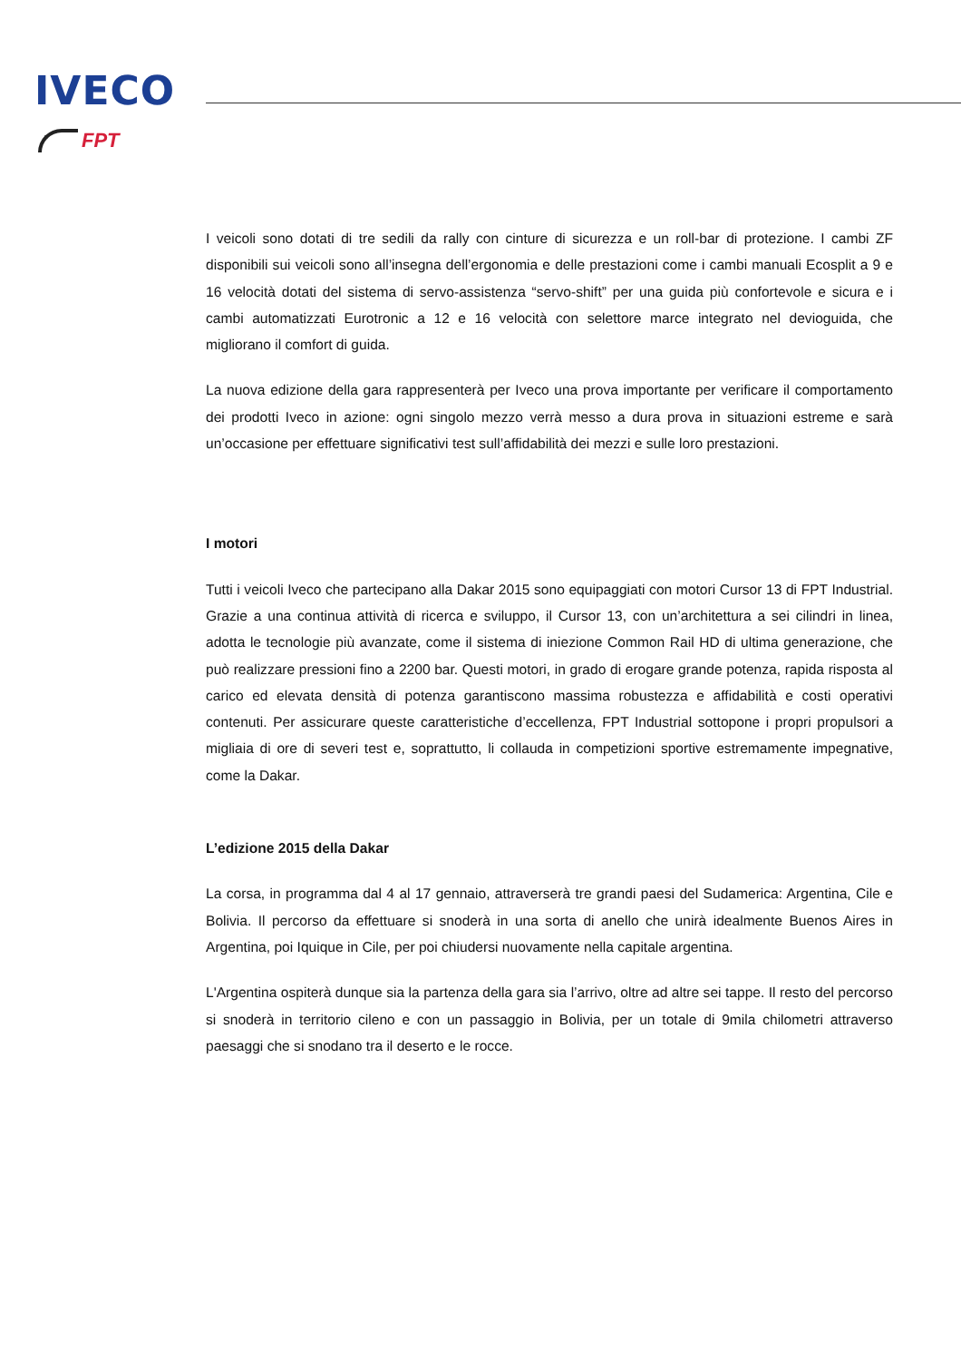IVECO
FPT
I veicoli sono dotati di tre sedili da rally con cinture di sicurezza e un roll-bar di protezione. I cambi ZF disponibili sui veicoli sono all’insegna dell’ergonomia e delle prestazioni come i cambi manuali Ecosplit a 9 e 16 velocità dotati del sistema di servo-assistenza “servo-shift” per una guida più confortevole e sicura e i cambi automatizzati Eurotronic a 12 e 16 velocità con selettore marce integrato nel devioguida, che migliorano il comfort di guida.
La nuova edizione della gara rappresenterà per Iveco una prova importante per verificare il comportamento dei prodotti Iveco in azione: ogni singolo mezzo verrà messo a dura prova in situazioni estreme e sarà un’occasione per effettuare significativi test sull’affidabilità dei mezzi e sulle loro prestazioni.
I motori
Tutti i veicoli Iveco che partecipano alla Dakar 2015 sono equipaggiati con motori Cursor 13 di FPT Industrial. Grazie a una continua attività di ricerca e sviluppo, il Cursor 13, con un’architettura a sei cilindri in linea, adotta le tecnologie più avanzate, come il sistema di iniezione Common Rail HD di ultima generazione, che può realizzare pressioni fino a 2200 bar. Questi motori, in grado di erogare grande potenza, rapida risposta al carico ed elevata densità di potenza garantiscono massima robustezza e affidabilità e costi operativi contenuti. Per assicurare queste caratteristiche d’eccellenza, FPT Industrial sottopone i propri propulsori a migliaia di ore di severi test e, soprattutto, li collauda in competizioni sportive estremamente impegnative, come la Dakar.
L’edizione 2015 della Dakar
La corsa, in programma dal 4 al 17 gennaio, attraverserà tre grandi paesi del Sudamerica: Argentina, Cile e Bolivia. Il percorso da effettuare si snoderà in una sorta di anello che unirà idealmente Buenos Aires in Argentina, poi Iquique in Cile, per poi chiudersi nuovamente nella capitale argentina.
L'Argentina ospiterà dunque sia la partenza della gara sia l’arrivo, oltre ad altre sei tappe. Il resto del percorso si snoderà in territorio cileno e con un passaggio in Bolivia, per un totale di 9mila chilometri attraverso paesaggi che si snodano tra il deserto e le rocce.